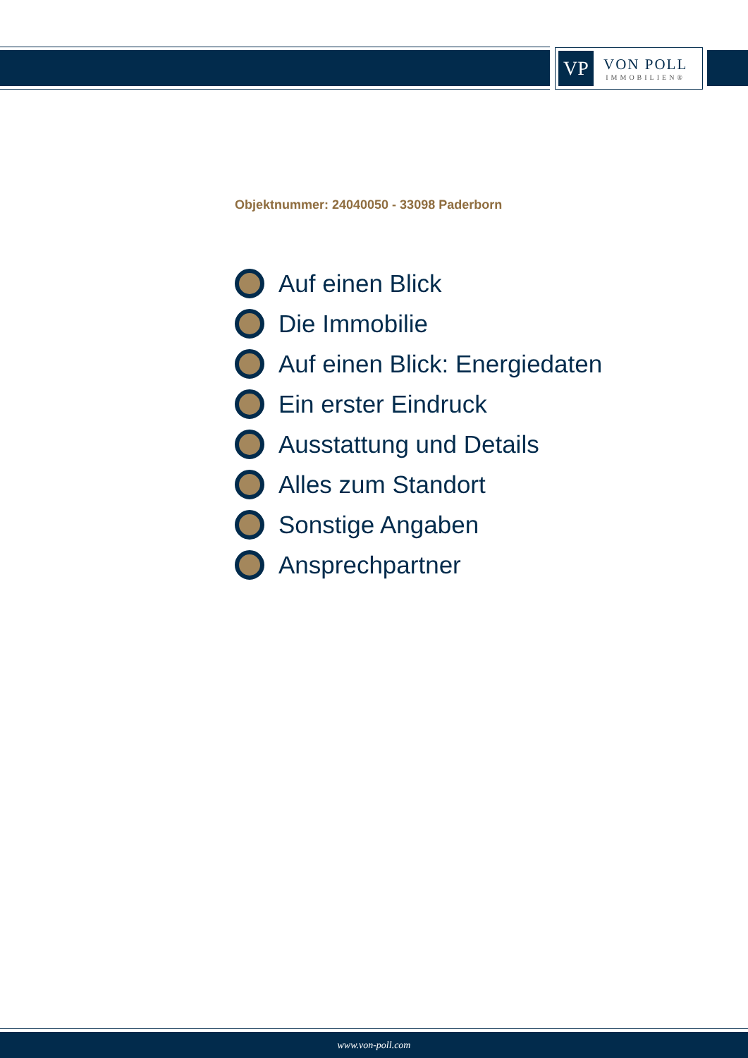VP
VON POLL
IMMOBILIEN®
Objektnummer: 24040050 - 33098 Paderborn
Auf einen Blick
Die Immobilie
Auf einen Blick: Energiedaten
Ein erster Eindruck
Ausstattung und Details
Alles zum Standort
Sonstige Angaben
Ansprechpartner
www.von-poll.com